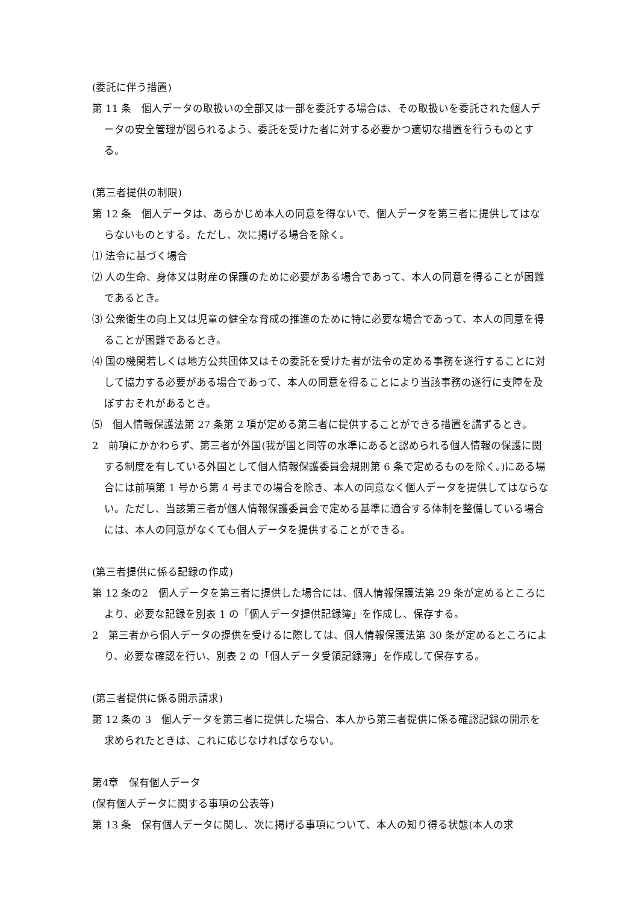(委託に伴う措置)
第 11 条　個人データの取扱いの全部又は一部を委託する場合は、その取扱いを委託された個人データの安全管理が図られるよう、委託を受けた者に対する必要かつ適切な措置を行うものとする。
(第三者提供の制限)
第 12 条　個人データは、あらかじめ本人の同意を得ないで、個人データを第三者に提供してはならないものとする。ただし、次に掲げる場合を除く。
⑴ 法令に基づく場合
⑵ 人の生命、身体又は財産の保護のために必要がある場合であって、本人の同意を得ることが困難であるとき。
⑶ 公衆衛生の向上又は児童の健全な育成の推進のために特に必要な場合であって、本人の同意を得ることが困難であるとき。
⑷ 国の機関若しくは地方公共団体又はその委託を受けた者が法令の定める事務を遂行することに対して協力する必要がある場合であって、本人の同意を得ることにより当該事務の遂行に支障を及ぼすおそれがあるとき。
⑸　個人情報保護法第 27 条第 2 項が定める第三者に提供することができる措置を講ずるとき。
2　前項にかかわらず、第三者が外国(我が国と同等の水準にあると認められる個人情報の保護に関する制度を有している外国として個人情報保護委員会規則第 6 条で定めるものを除く。)にある場合には前項第 1 号から第 4 号までの場合を除き、本人の同意なく個人データを提供してはならない。ただし、当該第三者が個人情報保護委員会で定める基準に適合する体制を整備している場合には、本人の同意がなくても個人データを提供することができる。
(第三者提供に係る記録の作成)
第 12 条の2　個人データを第三者に提供した場合には、個人情報保護法第 29 条が定めるところにより、必要な記録を別表 1 の「個人データ提供記録簿」を作成し、保存する。
2　第三者から個人データの提供を受けるに際しては、個人情報保護法第 30 条が定めるところにより、必要な確認を行い、別表 2 の「個人データ受領記録簿」を作成して保存する。
(第三者提供に係る開示請求)
第 12 条の 3　個人データを第三者に提供した場合、本人から第三者提供に係る確認記録の開示を求められたときは、これに応じなければならない。
第4章　保有個人データ
(保有個人データに関する事項の公表等)
第 13 条　保有個人データに関し、次に掲げる事項について、本人の知り得る状態(本人の求